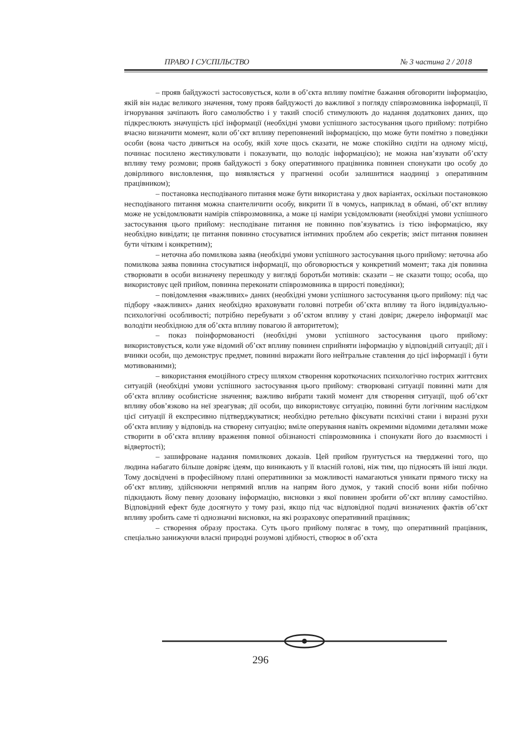ПРАВО І СУСПІЛЬСТВО № 3 частина 2 / 2018
– прояв байдужості застосовується, коли в об’єкта впливу помітне бажання обговорити інформацію, якій він надає великого значення, тому прояв байдужості до важливої з погляду співрозмовника інформації, її ігнорування зачіпають його самолюбство і у такий спосіб стимулюють до надання додаткових даних, що підкреслюють значущість цієї інформації (необхідні умови успішного застосування цього прийому: потрібно вчасно визначити момент, коли об’єкт впливу переповнений інформацією, що може бути помітно з поведінки особи (вона часто дивиться на особу, якій хоче щось сказати, не може спокійно сидіти на одному місці, починає посилено жестикулювати і показувати, що володіє інформацією); не можна нав’язувати об’єкту впливу тему розмови; прояв байдужості з боку оперативного працівника повинен спонукати цю особу до довірливого висловлення, що виявляється у прагненні особи залишитися наодинці з оперативним працівником);
– постановка несподіваного питання може бути використана у двох варіантах, оскільки постановкою несподіваного питання можна спантеличити особу, викрити її в чомусь, наприклад в обмані, об’єкт впливу може не усвідомлювати намірів співрозмовника, а може ці наміри усвідомлювати (необхідні умови успішного застосування цього прийому: несподіване питання не повинно пов’язуватись із тією інформацією, яку необхідно вивідати; це питання повинно стосуватися інтимних проблем або секретів; зміст питання повинен бути чітким і конкретним);
– неточна або помилкова заява (необхідні умови успішного застосування цього прийому: неточна або помилкова заява повинна стосуватися інформації, що обговорюється у конкретний момент; така дія повинна створювати в особи визначену перешкоду у вигляді боротьби мотивів: сказати – не сказати тощо; особа, що використовує цей прийом, повинна переконати співрозмовника в щирості поведінки);
– повідомлення «важливих» даних (необхідні умови успішного застосування цього прийому: під час підбору «важливих» даних необхідно враховувати головні потреби об’єкта впливу та його індивідуально-психологічні особливості; потрібно перебувати з об’єктом впливу у стані довіри; джерело інформації має володіти необхідною для об’єкта впливу повагою й авторитетом);
– показ поінформованості (необхідні умови успішного застосування цього прийому: використовується, коли уже відомий об’єкт впливу повинен сприйняти інформацію у відповідній ситуації; дії і вчинки особи, що демонструє предмет, повинні виражати його нейтральне ставлення до цієї інформації і бути мотивованими);
– використання емоційного стресу шляхом створення короткочасних психологічно гострих життєвих ситуацій (необхідні умови успішного застосування цього прийому: створювані ситуації повинні мати для об’єкта впливу особистісне значення; важливо вибрати такий момент для створення ситуації, щоб об’єкт впливу обов’язково на неї зреагував; дії особи, що використовує ситуацію, повинні бути логічним наслідком цієї ситуації й експресивно підтверджуватися; необхідно ретельно фіксувати психічні стани і виразні рухи об’єкта впливу у відповідь на створену ситуацію; вміле оперування навіть окремими відомими деталями може створити в об’єкта впливу враження повної обізнаності співрозмовника і спонукати його до взаємності і відвертості);
– зашифроване надання помилкових доказів. Цей прийом ґрунтується на твердженні того, що людина набагато більше довіряє ідеям, що виникають у її власній голові, ніж тим, що підносять їй інші люди. Тому досвідчені в професійному плані оперативники за можливості намагаються уникати прямого тиску на об’єкт впливу, здійснюючи непрямий вплив на напрям його думок, у такий спосіб вони ніби побічно підкидають йому певну дозовану інформацію, висновки з якої повинен зробити об’єкт впливу самостійно. Відповідний ефект буде досягнуто у тому разі, якщо під час відповідної подачі визначених фактів об’єкт впливу зробить саме ті однозначні висновки, на які розраховує оперативний працівник;
– створення образу простака. Суть цього прийому полягає в тому, що оперативний працівник, спеціально занижуючи власні природні розумові здібності, створює в об’єкта
296